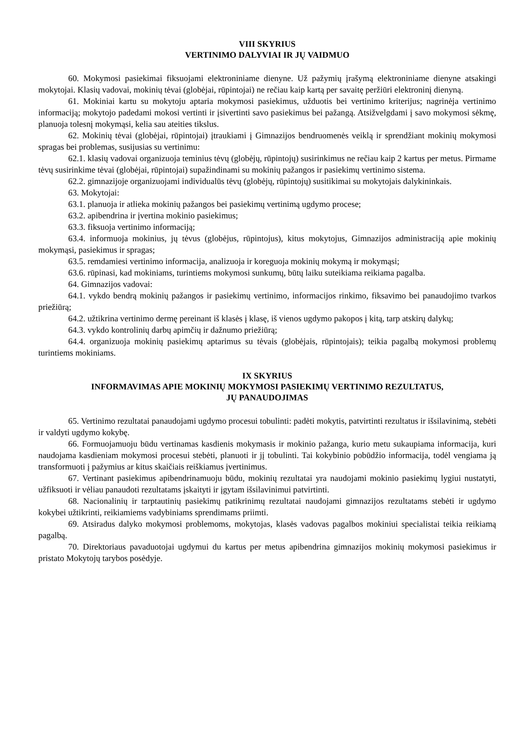VIII SKYRIUS
VERTINIMO DALYVIAI IR JŲ VAIDMUO
60. Mokymosi pasiekimai fiksuojami elektroniniame dienyne. Už pažymių įrašymą elektroniniame dienyne atsakingi mokytojai. Klasių vadovai, mokinių tėvai (globėjai, rūpintojai) ne rečiau kaip kartą per savaitę peržiūri elektroninį dienyną.
61. Mokiniai kartu su mokytoju aptaria mokymosi pasiekimus, užduotis bei vertinimo kriterijus; nagrinėja vertinimo informaciją; mokytojo padedami mokosi vertinti ir įsivertinti savo pasiekimus bei pažangą. Atsižvelgdami į savo mokymosi sėkmę, planuoja tolesnį mokymąsi, kelia sau ateities tikslus.
62. Mokinių tėvai (globėjai, rūpintojai) įtraukiami į Gimnazijos bendruomenės veiklą ir sprendžiant mokinių mokymosi spragas bei problemas, susijusias su vertinimu:
62.1. klasių vadovai organizuoja teminius tėvų (globėjų, rūpintojų) susirinkimus ne rečiau kaip 2 kartus per metus. Pirmame tėvų susirinkime tėvai (globėjai, rūpintojai) supažindinami su mokinių pažangos ir pasiekimų vertinimo sistema.
62.2. gimnazijoje organizuojami individualūs tėvų (globėjų, rūpintojų) susitikimai su mokytojais dalykininkais.
63. Mokytojai:
63.1. planuoja ir atlieka mokinių pažangos bei pasiekimų vertinimą ugdymo procese;
63.2. apibendrina ir įvertina mokinio pasiekimus;
63.3. fiksuoja vertinimo informaciją;
63.4. informuoja mokinius, jų tėvus (globėjus, rūpintojus), kitus mokytojus, Gimnazijos administraciją apie mokinių mokymąsi, pasiekimus ir spragas;
63.5. remdamiesi vertinimo informacija, analizuoja ir koreguoja mokinių mokymą ir mokymąsi;
63.6. rūpinasi, kad mokiniams, turintiems mokymosi sunkumų, būtų laiku suteikiama reikiama pagalba.
64. Gimnazijos vadovai:
64.1. vykdo bendrą mokinių pažangos ir pasiekimų vertinimo, informacijos rinkimo, fiksavimo bei panaudojimo tvarkos priežiūrą;
64.2. užtikrina vertinimo dermę pereinant iš klasės į klasę, iš vienos ugdymo pakopos į kitą, tarp atskirų dalykų;
64.3. vykdo kontrolinių darbų apimčių ir dažnumo priežiūrą;
64.4. organizuoja mokinių pasiekimų aptarimus su tėvais (globėjais, rūpintojais); teikia pagalbą mokymosi problemų turintiems mokiniams.
IX SKYRIUS
INFORMAVIMAS APIE MOKINIŲ MOKYMOSI PASIEKIMŲ VERTINIMO REZULTATUS,
JŲ PANAUDOJIMAS
65. Vertinimo rezultatai panaudojami ugdymo procesui tobulinti: padėti mokytis, patvirtinti rezultatus ir išsilavinimą, stebėti ir valdyti ugdymo kokybę.
66. Formuojamuoju būdu vertinamas kasdienis mokymasis ir mokinio pažanga, kurio metu sukaupiama informacija, kuri naudojama kasdieniam mokymosi procesui stebėti, planuoti ir jį tobulinti. Tai kokybinio pobūdžio informacija, todėl vengiama ją transformuoti į pažymius ar kitus skaičiais reiškiamus įvertinimus.
67. Vertinant pasiekimus apibendrinamuoju būdu, mokinių rezultatai yra naudojami mokinio pasiekimų lygiui nustatyti, užfiksuoti ir vėliau panaudoti rezultatams įskaityti ir įgytam išsilavinimui patvirtinti.
68. Nacionalinių ir tarptautinių pasiekimų patikrinimų rezultatai naudojami gimnazijos rezultatams stebėti ir ugdymo kokybei užtikrinti, reikiamiems vadybiniams sprendimams priimti.
69. Atsiradus dalyko mokymosi problemoms, mokytojas, klasės vadovas pagalbos mokiniui specialistai teikia reikiamą pagalbą.
70. Direktoriaus pavaduotojai ugdymui du kartus per metus apibendrina gimnazijos mokinių mokymosi pasiekimus ir pristato Mokytojų tarybos posėdyje.